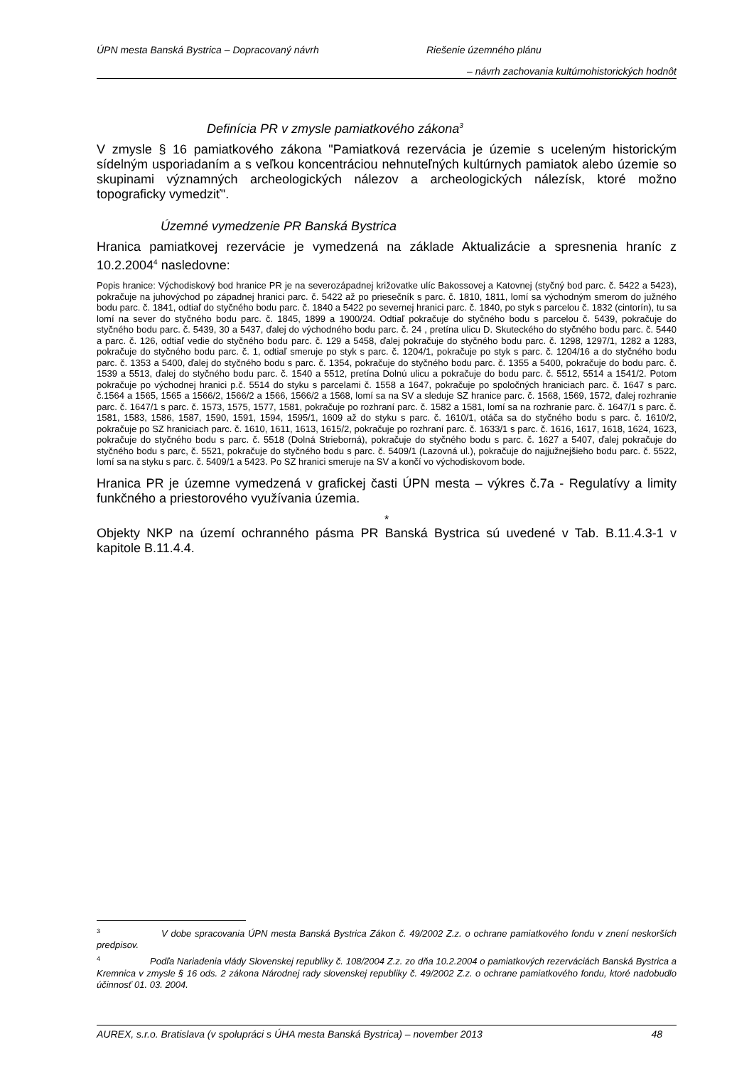ÚPN mesta Banská Bystrica – Dopracovaný návrh Riešenie územného plánu
– návrh zachovania kultúrnohistorických hodnôt
Definícia PR v zmysle pamiatkového zákona<sup>3</sup>
V zmysle § 16 pamiatkového zákona "Pamiatková rezervácia je územie s uceleným historickým sídelným usporiadaním a s veľkou koncentráciou nehnuteľných kultúrnych pamiatok alebo územie so skupinami významných archeologických nálezov a archeologických nálezísk, ktoré možno topograficky vymedziť".
Územné vymedzenie PR Banská Bystrica
Hranica pamiatkovej rezervácie je vymedzená na základe Aktualizácie a spresnenia hraníc z 10.2.2004<sup>4</sup> nasledovne:
Popis hranice: Východiskový bod hranice PR je na severozápadnej križovatke ulíc Bakossovej a Katovnej (styčný bod parc. č. 5422 a 5423), pokračuje na juhovýchod po západnej hranici parc. č. 5422 až po priesečník s parc. č. 1810, 1811, lomí sa východným smerom do južného bodu parc. č. 1841, odtiaľ do styčného bodu parc. č. 1840 a 5422 po severnej hranici parc. č. 1840, po styk s parcelou č. 1832 (cintorín), tu sa lomí na sever do styčného bodu parc. č. 1845, 1899 a 1900/24. Odtiaľ pokračuje do styčného bodu s parcelou č. 5439, pokračuje do styčného bodu parc. č. 5439, 30 a 5437, ďalej do východného bodu parc. č. 24 , pretína ulicu D. Skuteckého do styčného bodu parc. č. 5440 a parc. č. 126, odtiaľ vedie do styčného bodu parc. č. 129 a 5458, ďalej pokračuje do styčného bodu parc. č. 1298, 1297/1, 1282 a 1283, pokračuje do styčného bodu parc. č. 1, odtiaľ smeruje po styk s parc. č. 1204/1, pokračuje po styk s parc. č. 1204/16 a do styčného bodu parc. č. 1353 a 5400, ďalej do styčného bodu s parc. č. 1354, pokračuje do styčného bodu parc. č. 1355 a 5400, pokračuje do bodu parc. č. 1539 a 5513, ďalej do styčného bodu parc. č. 1540 a 5512, pretína Dolnú ulicu a pokračuje do bodu parc. č. 5512, 5514 a 1541/2. Potom pokračuje po východnej hranici p.č. 5514 do styku s parcelami č. 1558 a 1647, pokračuje po spoločných hraniciach parc. č. 1647 s parc. č.1564 a 1565, 1565 a 1566/2, 1566/2 a 1566, 1566/2 a 1568, lomí sa na SV a sleduje SZ hranice parc. č. 1568, 1569, 1572, ďalej rozhranie parc. č. 1647/1 s parc. č. 1573, 1575, 1577, 1581, pokračuje po rozhraní parc. č. 1582 a 1581, lomí sa na rozhranie parc. č. 1647/1 s parc. č. 1581, 1583, 1586, 1587, 1590, 1591, 1594, 1595/1, 1609 až do styku s parc. č. 1610/1, otáča sa do styčného bodu s parc. č. 1610/2, pokračuje po SZ hraniciach parc. č. 1610, 1611, 1613, 1615/2, pokračuje po rozhraní parc. č. 1633/1 s parc. č. 1616, 1617, 1618, 1624, 1623, pokračuje do styčného bodu s parc. č. 5518 (Dolná Strieborná), pokračuje do styčného bodu s parc. č. 1627 a 5407, ďalej pokračuje do styčného bodu s parc, č. 5521, pokračuje do styčného bodu s parc. č. 5409/1 (Lazovná ul.), pokračuje do najjužnejšieho bodu parc. č. 5522, lomí sa na styku s parc. č. 5409/1 a 5423. Po SZ hranici smeruje na SV a končí vo východiskovom bode.
Hranica PR je územne vymedzená v grafickej časti ÚPN mesta – výkres č.7a - Regulatívy a limity funkčného a priestorového využívania územia.
*
Objekty NKP na území ochranného pásma PR Banská Bystrica sú uvedené v Tab. B.11.4.3-1 v kapitole B.11.4.4.
<sup>3</sup> V dobe spracovania ÚPN mesta Banská Bystrica Zákon č. 49/2002 Z.z. o ochrane pamiatkového fondu v znení neskorších predpisov.
<sup>4</sup> Podľa Nariadenia vlády Slovenskej republiky č. 108/2004 Z.z. zo dňa 10.2.2004 o pamiatkových rezerváciách Banská Bystrica a Kremnica v zmysle § 16 ods. 2 zákona Národnej rady slovenskej republiky č. 49/2002 Z.z. o ochrane pamiatkového fondu, ktoré nadobudlo účinnosť 01. 03. 2004.
AUREX, s.r.o. Bratislava (v spolupráci s ÚHA mesta Banská Bystrica) – november 2013 48